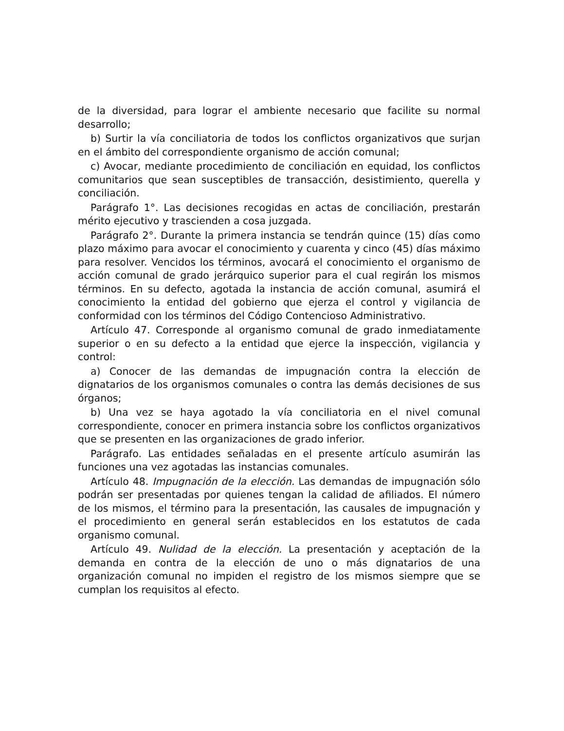de la diversidad, para lograr el ambiente necesario que facilite su normal desarrollo;
b) Surtir la vía conciliatoria de todos los conflictos organizativos que surjan en el ámbito del correspondiente organismo de acción comunal;
c) Avocar, mediante procedimiento de conciliación en equidad, los conflictos comunitarios que sean susceptibles de transacción, desistimiento, querella y conciliación.
Parágrafo 1°. Las decisiones recogidas en actas de conciliación, prestarán mérito ejecutivo y trascienden a cosa juzgada.
Parágrafo 2°. Durante la primera instancia se tendrán quince (15) días como plazo máximo para avocar el conocimiento y cuarenta y cinco (45) días máximo para resolver. Vencidos los términos, avocará el conocimiento el organismo de acción comunal de grado jerárquico superior para el cual regirán los mismos términos. En su defecto, agotada la instancia de acción comunal, asumirá el conocimiento la entidad del gobierno que ejerza el control y vigilancia de conformidad con los términos del Código Contencioso Administrativo.
Artículo 47. Corresponde al organismo comunal de grado inmediatamente superior o en su defecto a la entidad que ejerce la inspección, vigilancia y control:
a) Conocer de las demandas de impugnación contra la elección de dignatarios de los organismos comunales o contra las demás decisiones de sus órganos;
b) Una vez se haya agotado la vía conciliatoria en el nivel comunal correspondiente, conocer en primera instancia sobre los conflictos organizativos que se presenten en las organizaciones de grado inferior.
Parágrafo. Las entidades señaladas en el presente artículo asumirán las funciones una vez agotadas las instancias comunales.
Artículo 48. Impugnación de la elección. Las demandas de impugnación sólo podrán ser presentadas por quienes tengan la calidad de afiliados. El número de los mismos, el término para la presentación, las causales de impugnación y el procedimiento en general serán establecidos en los estatutos de cada organismo comunal.
Artículo 49. Nulidad de la elección. La presentación y aceptación de la demanda en contra de la elección de uno o más dignatarios de una organización comunal no impiden el registro de los mismos siempre que se cumplan los requisitos al efecto.